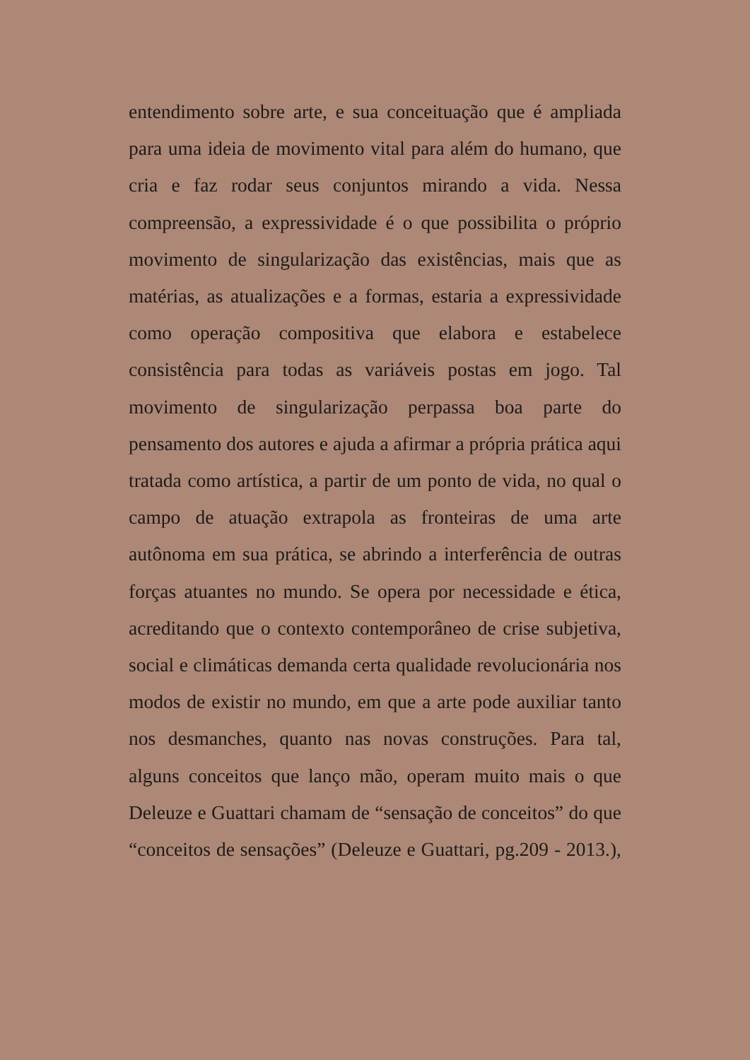entendimento sobre arte, e sua conceituação que é ampliada para uma ideia de movimento vital para além do humano, que cria e faz rodar seus conjuntos mirando a vida. Nessa compreensão, a expressividade é o que possibilita o próprio movimento de singularização das existências, mais que as matérias, as atualizações e a formas, estaria a expressividade como operação compositiva que elabora e estabelece consistência para todas as variáveis postas em jogo. Tal movimento de singularização perpassa boa parte do pensamento dos autores e ajuda a afirmar a própria prática aqui tratada como artística, a partir de um ponto de vida, no qual o campo de atuação extrapola as fronteiras de uma arte autônoma em sua prática, se abrindo a interferência de outras forças atuantes no mundo. Se opera por necessidade e ética, acreditando que o contexto contemporâneo de crise subjetiva, social e climáticas demanda certa qualidade revolucionária nos modos de existir no mundo, em que a arte pode auxiliar tanto nos desmanches, quanto nas novas construções. Para tal, alguns conceitos que lanço mão, operam muito mais o que Deleuze e Guattari chamam de “sensação de conceitos” do que “conceitos de sensações” (Deleuze e Guattari, pg.209 - 2013.),